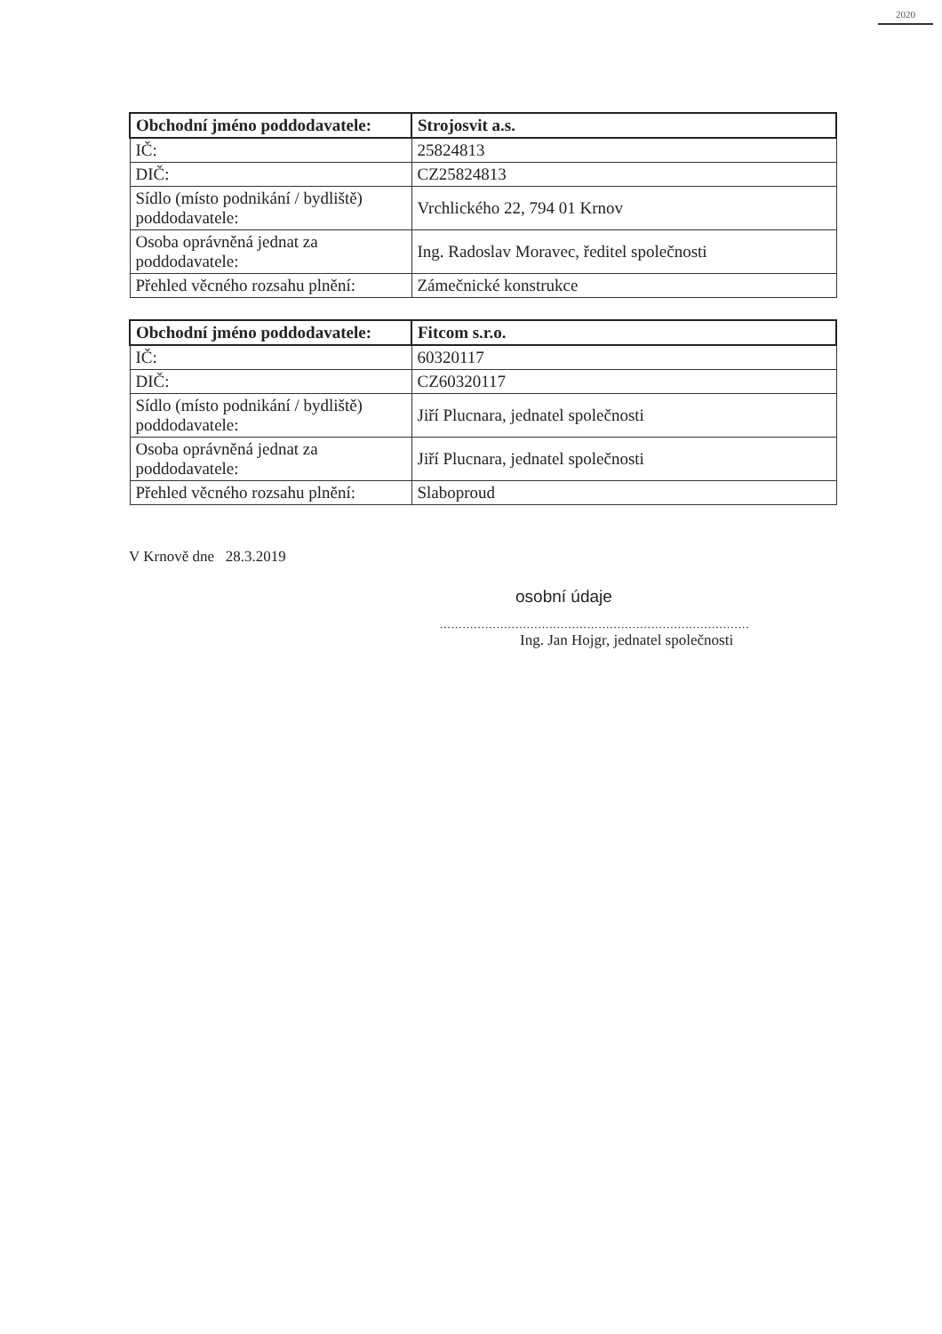2020
| Obchodní jméno poddodavatele: | Strojosvit a.s. |
| IČ: | 25824813 |
| DIČ: | CZ25824813 |
| Sídlo (místo podnikání / bydliště) poddodavatele: | Vrchlického 22, 794 01 Krnov |
| Osoba oprávněná jednat za poddodavatele: | Ing. Radoslav Moravec, ředitel společnosti |
| Přehled věcného rozsahu plnění: | Zámečnické konstrukce |
| Obchodní jméno poddodavatele: | Fitcom s.r.o. |
| IČ: | 60320117 |
| DIČ: | CZ60320117 |
| Sídlo (místo podnikání / bydliště) poddodavatele: | Jiří Plucnara, jednatel společnosti |
| Osoba oprávněná jednat za poddodavatele: | Jiří Plucnara, jednatel společnosti |
| Přehled věcného rozsahu plnění: | Slaboproud |
V Krnově dne 28.3.2019
osobní údaje
..................................................................................
Ing. Jan Hojgr, jednatel společnosti